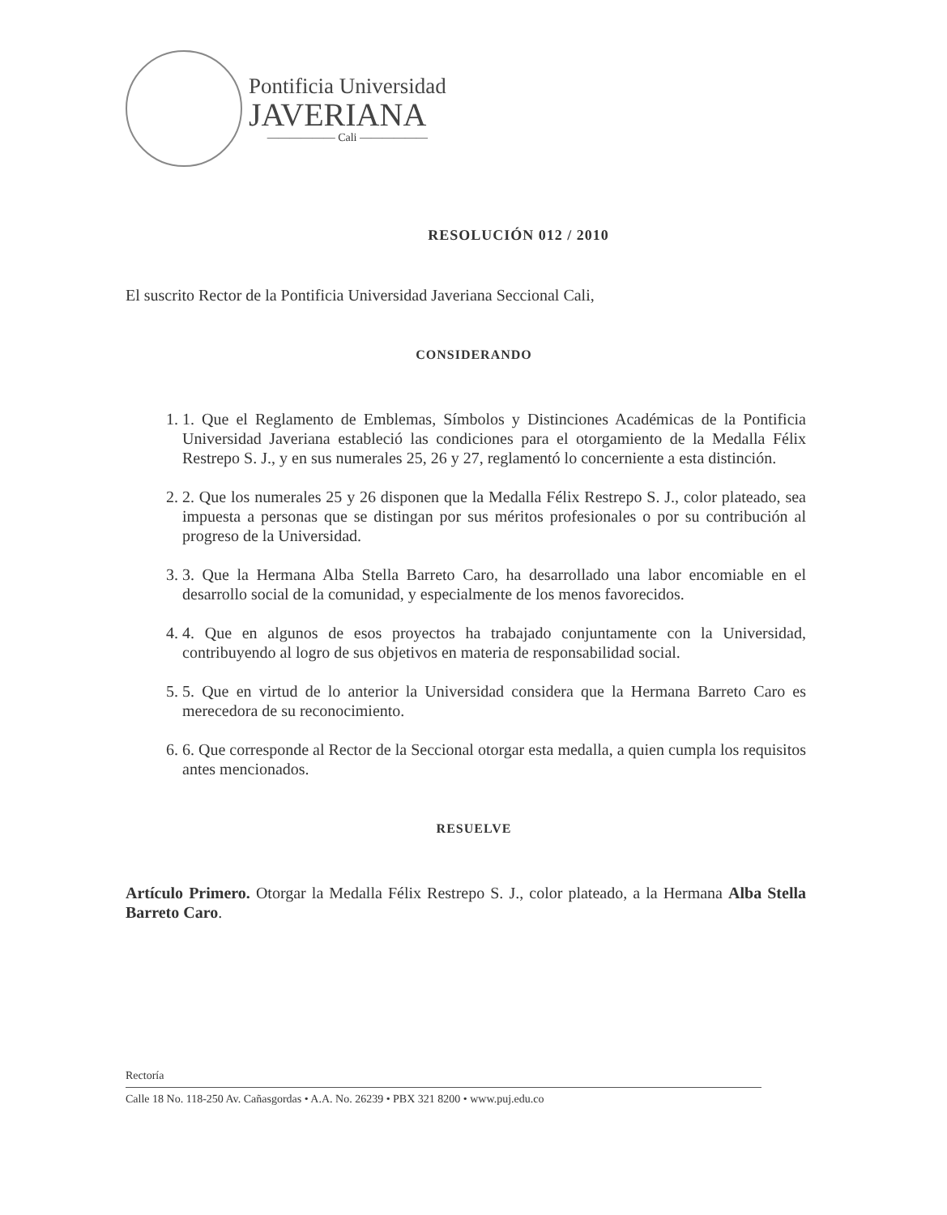Pontificia Universidad
JAVERIANA
—————— Cali ——————
RESOLUCIÓN 012 / 2010
El suscrito Rector de la Pontificia Universidad Javeriana Seccional Cali,
CONSIDERANDO
1. 1. Que el Reglamento de Emblemas, Símbolos y Distinciones Académicas de la Pontificia Universidad Javeriana estableció las condiciones para el otorgamiento de la Medalla Félix Restrepo S. J., y en sus numerales 25, 26 y 27, reglamentó lo concerniente a esta distinción.
2. 2. Que los numerales 25 y 26 disponen que la Medalla Félix Restrepo S. J., color plateado, sea impuesta a personas que se distingan por sus méritos profesionales o por su contribución al progreso de la Universidad.
3. 3. Que la Hermana Alba Stella Barreto Caro, ha desarrollado una labor encomiable en el desarrollo social de la comunidad, y especialmente de los menos favorecidos.
4. 4. Que en algunos de esos proyectos ha trabajado conjuntamente con la Universidad, contribuyendo al logro de sus objetivos en materia de responsabilidad social.
5. 5. Que en virtud de lo anterior la Universidad considera que la Hermana Barreto Caro es merecedora de su reconocimiento.
6. 6. Que corresponde al Rector de la Seccional otorgar esta medalla, a quien cumpla los requisitos antes mencionados.
RESUELVE
Artículo Primero. Otorgar la Medalla Félix Restrepo S. J., color plateado, a la Hermana Alba Stella Barreto Caro.
Rectoría
Calle 18 No. 118-250 Av. Cañasgordas • A.A. No. 26239 • PBX 321 8200 • www.puj.edu.co